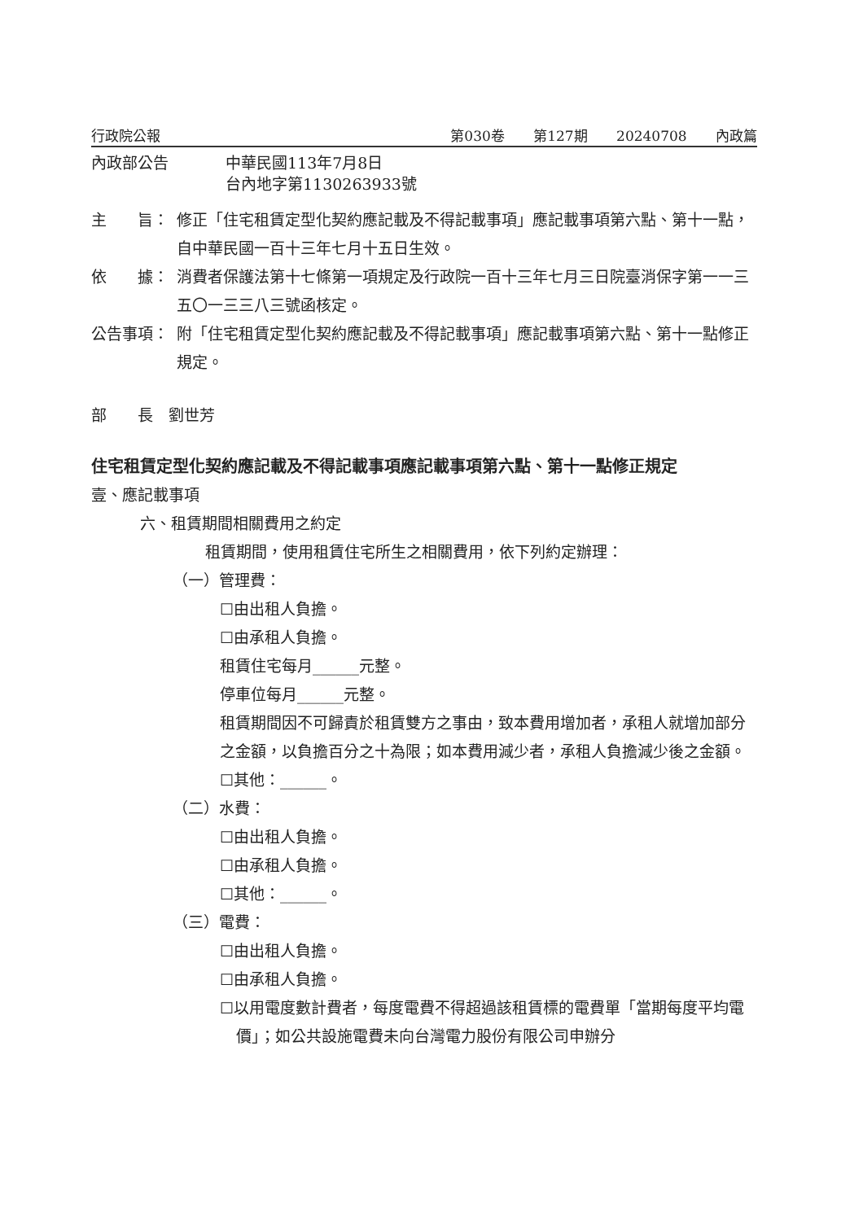行政院公報 第030卷 第127期 20240708 內政篇
內政部公告 中華民國113年7月8日
台內地字第1130263933號
主　　旨： 修正「住宅租賃定型化契約應記載及不得記載事項」應記載事項第六點、第十一點，自中華民國一百十三年七月十五日生效。
依　　據： 消費者保護法第十七條第一項規定及行政院一百十三年七月三日院臺消保字第一一三五〇一三三八三號函核定。
公告事項： 附「住宅租賃定型化契約應記載及不得記載事項」應記載事項第六點、第十一點修正規定。
部　　長　劉世芳
住宅租賃定型化契約應記載及不得記載事項應記載事項第六點、第十一點修正規定
壹、應記載事項
六、租賃期間相關費用之約定
租賃期間，使用租賃住宅所生之相關費用，依下列約定辦理：
（一）管理費：
☐由出租人負擔。
☐由承租人負擔。
租賃住宅每月______元整。
停車位每月______元整。
租賃期間因不可歸責於租賃雙方之事由，致本費用增加者，承租人就增加部分之金額，以負擔百分之十為限；如本費用減少者，承租人負擔減少後之金額。
☐其他：______。
（二）水費：
☐由出租人負擔。
☐由承租人負擔。
☐其他：______。
（三）電費：
☐由出租人負擔。
☐由承租人負擔。
☐以用電度數計費者，每度電費不得超過該租賃標的電費單「當期每度平均電價」；如公共設施電費未向台灣電力股份有限公司申辦分